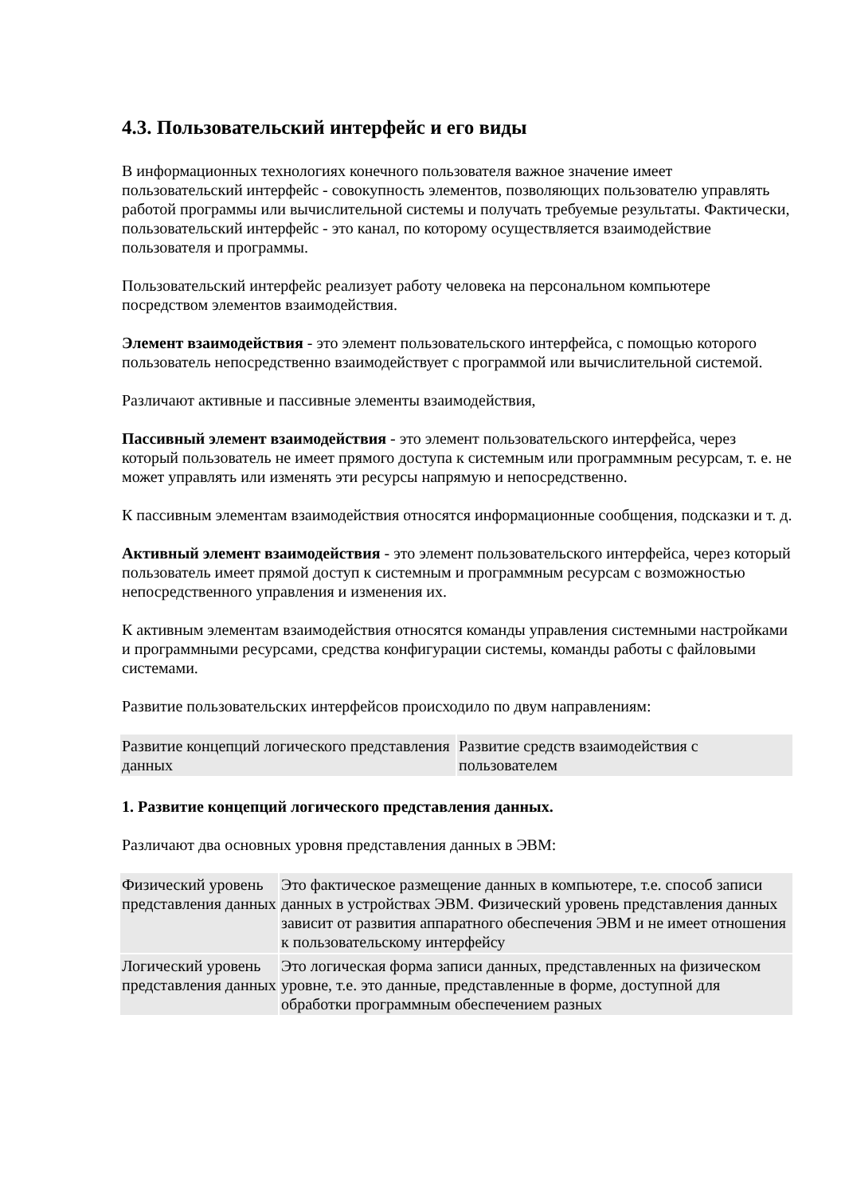4.3. Пользовательский интерфейс и его виды
В информационных технологиях конечного пользователя важное значение имеет пользовательский интерфейс - совокупность элементов, позволяющих пользователю управлять работой программы или вычислительной системы и получать требуемые результаты. Фактически, пользовательский интерфейс - это канал, по которому осуществляется взаимодействие пользователя и программы.
Пользовательский интерфейс реализует работу человека на персональном компьютере посредством элементов взаимодействия.
Элемент взаимодействия - это элемент пользовательского интерфейса, с помощью которого пользователь непосредственно взаимодействует с программой или вычислительной системой.
Различают активные и пассивные элементы взаимодействия,
Пассивный элемент взаимодействия - это элемент пользовательского интерфейса, через который пользователь не имеет прямого доступа к системным или программным ресурсам, т. е. не может управлять или изменять эти ресурсы напрямую и непосредственно.
К пассивным элементам взаимодействия относятся информационные сообщения, подсказки и т. д.
Активный элемент взаимодействия - это элемент пользовательского интерфейса, через который пользователь имеет прямой доступ к системным и программным ресурсам с возможностью непосредственного управления и изменения их.
К активным элементам взаимодействия относятся команды управления системными настройками и программными ресурсами, средства конфигурации системы, команды работы с файловыми системами.
Развитие пользовательских интерфейсов происходило по двум направлениям:
| Развитие концепций логического представления данных | Развитие средств взаимодействия с пользователем |
1. Развитие концепций логического представления данных.
Различают два основных уровня представления данных в ЭВМ:
| Физический уровень представления данных | Это фактическое размещение данных в компьютере, т.е. способ записи данных в устройствах ЭВМ. Физический уровень представления данных зависит от развития аппаратного обеспечения ЭВМ и не имеет отношения к пользовательскому интерфейсу |
| Логический уровень представления данных | Это логическая форма записи данных, представленных на физическом уровне, т.е. это данные, представленные в форме, доступной для обработки программным обеспечением разных |